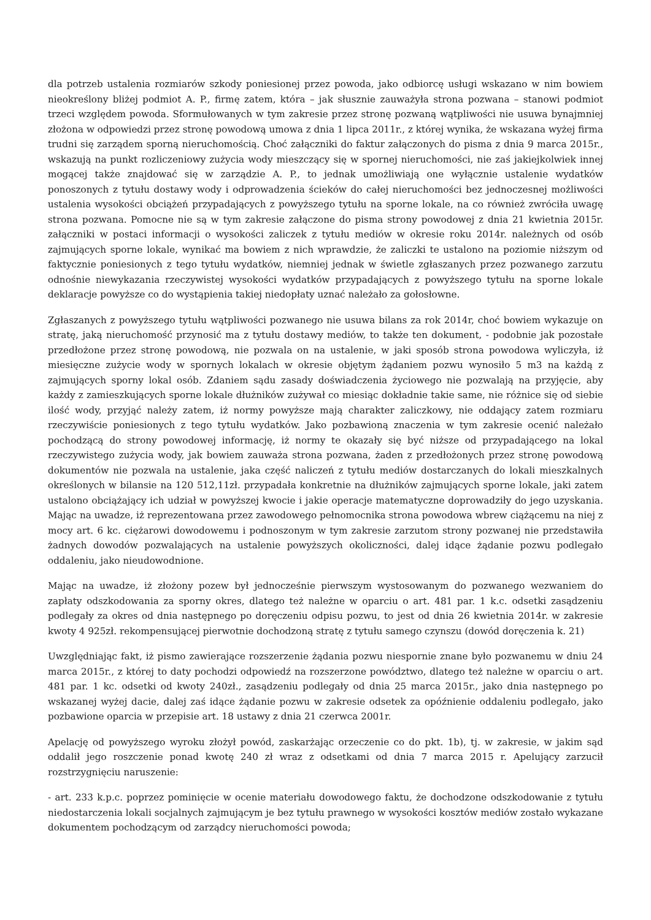dla potrzeb ustalenia rozmiarów szkody poniesionej przez powoda, jako odbiorcę usługi wskazano w nim bowiem nieokreślony bliżej podmiot A. P., firmę zatem, która – jak słusznie zauważyła strona pozwana – stanowi podmiot trzeci względem powoda. Sformułowanych w tym zakresie przez stronę pozwaną wątpliwości nie usuwa bynajmniej złożona w odpowiedzi przez stronę powodową umowa z dnia 1 lipca 2011r., z której wynika, że wskazana wyżej firma trudni się zarządem sporną nieruchomością. Choć załączniki do faktur załączonych do pisma z dnia 9 marca 2015r., wskazują na punkt rozliczeniowy zużycia wody mieszczący się w spornej nieruchomości, nie zaś jakiejkolwiek innej mogącej także znajdować się w zarządzie A. P., to jednak umożliwiają one wyłącznie ustalenie wydatków ponoszonych z tytułu dostawy wody i odprowadzenia ścieków do całej nieruchomości bez jednoczesnej możliwości ustalenia wysokości obciążeń przypadających z powyższego tytułu na sporne lokale, na co również zwróciła uwagę strona pozwana. Pomocne nie są w tym zakresie załączone do pisma strony powodowej z dnia 21 kwietnia 2015r. załączniki w postaci informacji o wysokości zaliczek z tytułu mediów w okresie roku 2014r. należnych od osób zajmujących sporne lokale, wynikać ma bowiem z nich wprawdzie, że zaliczki te ustalono na poziomie niższym od faktycznie poniesionych z tego tytułu wydatków, niemniej jednak w świetle zgłaszanych przez pozwanego zarzutu odnośnie niewykazania rzeczywistej wysokości wydatków przypadających z powyższego tytułu na sporne lokale deklaracje powyższe co do wystąpienia takiej niedopłaty uznać należało za gołosłowne.
Zgłaszanych z powyższego tytułu wątpliwości pozwanego nie usuwa bilans za rok 2014r, choć bowiem wykazuje on stratę, jaką nieruchomość przynosić ma z tytułu dostawy mediów, to także ten dokument, - podobnie jak pozostałe przedłożone przez stronę powodową, nie pozwala on na ustalenie, w jaki sposób strona powodowa wyliczyła, iż miesięczne zużycie wody w spornych lokalach w okresie objętym żądaniem pozwu wynosiło 5 m3 na każdą z zajmujących sporny lokal osób. Zdaniem sądu zasady doświadczenia życiowego nie pozwalają na przyjęcie, aby każdy z zamieszkujących sporne lokale dłużników zużywał co miesiąc dokładnie takie same, nie różnice się od siebie ilość wody, przyjąć należy zatem, iż normy powyższe mają charakter zaliczkowy, nie oddający zatem rozmiaru rzeczywiście poniesionych z tego tytułu wydatków. Jako pozbawioną znaczenia w tym zakresie ocenić należało pochodzącą do strony powodowej informację, iż normy te okazały się być niższe od przypadającego na lokal rzeczywistego zużycia wody, jak bowiem zauważa strona pozwana, żaden z przedłożonych przez stronę powodową dokumentów nie pozwala na ustalenie, jaka część naliczeń z tytułu mediów dostarczanych do lokali mieszkalnych określonych w bilansie na 120 512,11zł. przypadała konkretnie na dłużników zajmujących sporne lokale, jaki zatem ustalono obciążający ich udział w powyższej kwocie i jakie operacje matematyczne doprowadziły do jego uzyskania. Mając na uwadze, iż reprezentowana przez zawodowego pełnomocnika strona powodowa wbrew ciążącemu na niej z mocy art. 6 kc. ciężarowi dowodowemu i podnoszonym w tym zakresie zarzutom strony pozwanej nie przedstawiła żadnych dowodów pozwalających na ustalenie powyższych okoliczności, dalej idące żądanie pozwu podlegało oddaleniu, jako nieudowodnione.
Mając na uwadze, iż złożony pozew był jednocześnie pierwszym wystosowanym do pozwanego wezwaniem do zapłaty odszkodowania za sporny okres, dlatego też należne w oparciu o art. 481 par. 1 k.c. odsetki zasądzeniu podlegały za okres od dnia następnego po doręczeniu odpisu pozwu, to jest od dnia 26 kwietnia 2014r. w zakresie kwoty 4 925zł. rekompensującej pierwotnie dochodzoną stratę z tytułu samego czynszu (dowód doręczenia k. 21)
Uwzględniając fakt, iż pismo zawierające rozszerzenie żądania pozwu niespornie znane było pozwanemu w dniu 24 marca 2015r., z której to daty pochodzi odpowiedź na rozszerzone powództwo, dlatego też należne w oparciu o art. 481 par. 1 kc. odsetki od kwoty 240zł., zasądzeniu podlegały od dnia 25 marca 2015r., jako dnia następnego po wskazanej wyżej dacie, dalej zaś idące żądanie pozwu w zakresie odsetek za opóźnienie oddaleniu podlegało, jako pozbawione oparcia w przepisie art. 18 ustawy z dnia 21 czerwca 2001r.
Apelację od powyższego wyroku złożył powód, zaskarżając orzeczenie co do pkt. 1b), tj. w zakresie, w jakim sąd oddalił jego roszczenie ponad kwotę 240 zł wraz z odsetkami od dnia 7 marca 2015 r. Apelujący zarzucił rozstrzygnięciu naruszenie:
- art. 233 k.p.c. poprzez pominięcie w ocenie materiału dowodowego faktu, że dochodzone odszkodowanie z tytułu niedostarczenia lokali socjalnych zajmującym je bez tytułu prawnego w wysokości kosztów mediów zostało wykazane dokumentem pochodzącym od zarządcy nieruchomości powoda;